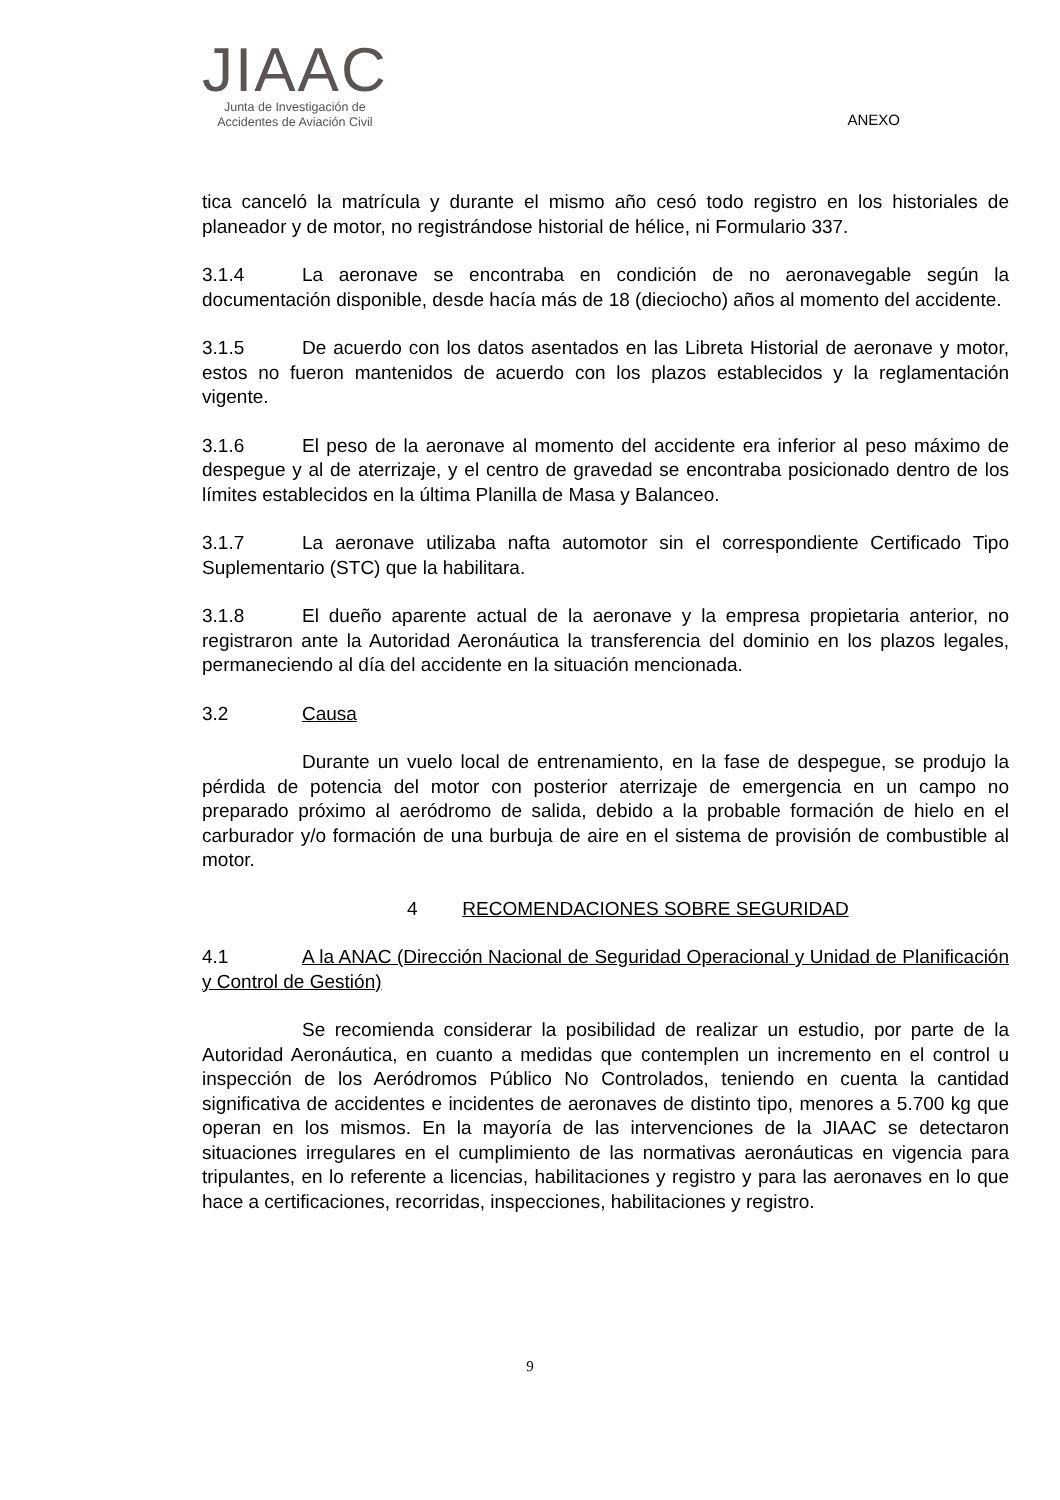JIAAC
Junta de Investigación de
Accidentes de Aviación Civil
ANEXO
tica canceló la matrícula y durante el mismo año cesó todo registro en los historiales de planeador y de motor, no registrándose historial de hélice, ni Formulario 337.
3.1.4 La aeronave se encontraba en condición de no aeronavegable según la documentación disponible, desde hacía más de 18 (dieciocho) años al momento del accidente.
3.1.5 De acuerdo con los datos asentados en las Libreta Historial de aeronave y motor, estos no fueron mantenidos de acuerdo con los plazos establecidos y la reglamentación vigente.
3.1.6 El peso de la aeronave al momento del accidente era inferior al peso máximo de despegue y al de aterrizaje, y el centro de gravedad se encontraba posicionado dentro de los límites establecidos en la última Planilla de Masa y Balanceo.
3.1.7 La aeronave utilizaba nafta automotor sin el correspondiente Certificado Tipo Suplementario (STC) que la habilitara.
3.1.8 El dueño aparente actual de la aeronave y la empresa propietaria anterior, no registraron ante la Autoridad Aeronáutica la transferencia del dominio en los plazos legales, permaneciendo al día del accidente en la situación mencionada.
3.2 Causa
Durante un vuelo local de entrenamiento, en la fase de despegue, se produjo la pérdida de potencia del motor con posterior aterrizaje de emergencia en un campo no preparado próximo al aeródromo de salida, debido a la probable formación de hielo en el carburador y/o formación de una burbuja de aire en el sistema de provisión de combustible al motor.
4 RECOMENDACIONES SOBRE SEGURIDAD
4.1 A la ANAC (Dirección Nacional de Seguridad Operacional y Unidad de Planificación y Control de Gestión)
Se recomienda considerar la posibilidad de realizar un estudio, por parte de la Autoridad Aeronáutica, en cuanto a medidas que contemplen un incremento en el control u inspección de los Aeródromos Público No Controlados, teniendo en cuenta la cantidad significativa de accidentes e incidentes de aeronaves de distinto tipo, menores a 5.700 kg que operan en los mismos. En la mayoría de las intervenciones de la JIAAC se detectaron situaciones irregulares en el cumplimiento de las normativas aeronáuticas en vigencia para tripulantes, en lo referente a licencias, habilitaciones y registro y para las aeronaves en lo que hace a certificaciones, recorridas, inspecciones, habilitaciones y registro.
9